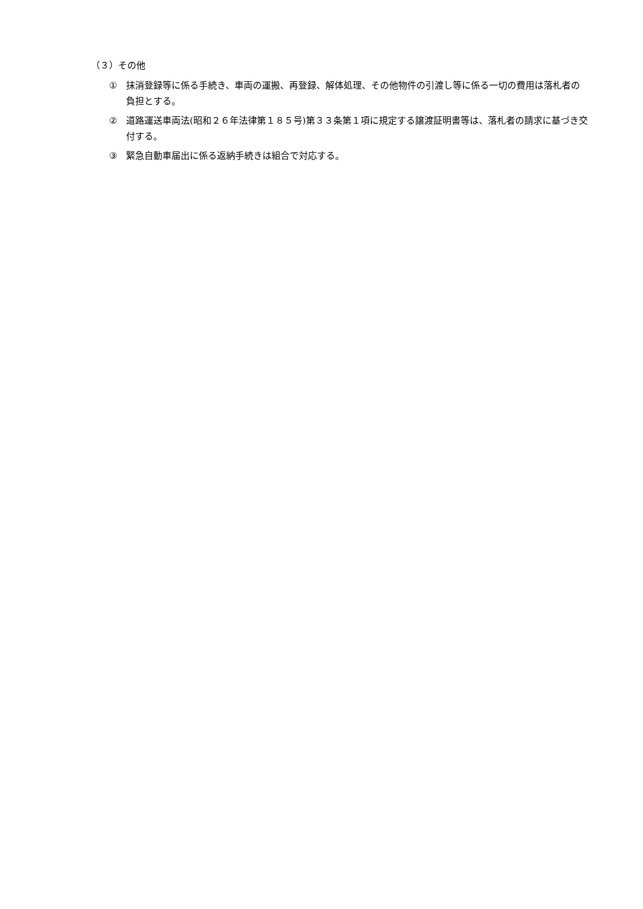（３）その他
① 抹消登録等に係る手続き、車両の運搬、再登録、解体処理、その他物件の引渡し等に係る一切の費用は落札者の負担とする。
② 道路運送車両法(昭和２６年法律第１８５号)第３３条第１項に規定する譲渡証明書等は、落札者の請求に基づき交付する。
③ 緊急自動車届出に係る返納手続きは組合で対応する。